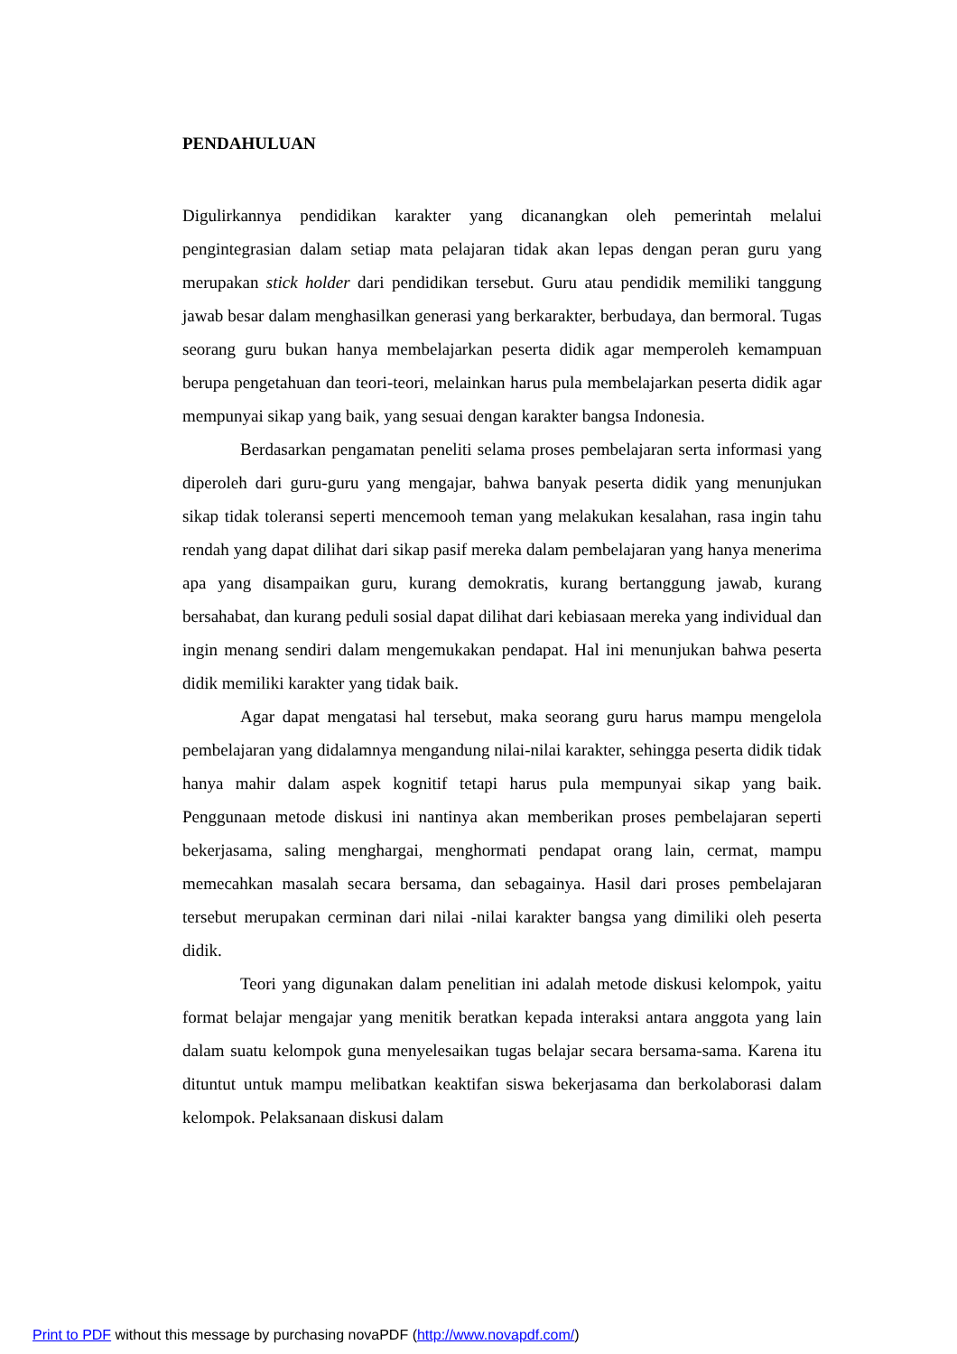PENDAHULUAN
Digulirkannya pendidikan karakter yang dicanangkan oleh pemerintah melalui pengintegrasian dalam setiap mata pelajaran tidak akan lepas dengan peran guru yang merupakan stick holder dari pendidikan tersebut. Guru atau pendidik memiliki tanggung jawab besar dalam menghasilkan generasi yang berkarakter, berbudaya, dan bermoral. Tugas seorang guru bukan hanya membelajarkan peserta didik agar memperoleh kemampuan berupa pengetahuan dan teori-teori, melainkan harus pula membelajarkan peserta didik agar mempunyai sikap yang baik, yang sesuai dengan karakter bangsa Indonesia.
Berdasarkan pengamatan peneliti selama proses pembelajaran serta informasi yang diperoleh dari guru-guru yang mengajar, bahwa banyak peserta didik yang menunjukan sikap tidak toleransi seperti mencemooh teman yang melakukan kesalahan, rasa ingin tahu rendah yang dapat dilihat dari sikap pasif mereka dalam pembelajaran yang hanya menerima apa yang disampaikan guru, kurang demokratis, kurang bertanggung jawab, kurang bersahabat, dan kurang peduli sosial dapat dilihat dari kebiasaan mereka yang individual dan ingin menang sendiri dalam mengemukakan pendapat. Hal ini menunjukan bahwa peserta didik memiliki karakter yang tidak baik.
Agar dapat mengatasi hal tersebut, maka seorang guru harus mampu mengelola pembelajaran yang didalamnya mengandung nilai-nilai karakter, sehingga peserta didik tidak hanya mahir dalam aspek kognitif tetapi harus pula mempunyai sikap yang baik. Penggunaan metode diskusi ini nantinya akan memberikan proses pembelajaran seperti bekerjasama, saling menghargai, menghormati pendapat orang lain, cermat, mampu memecahkan masalah secara bersama, dan sebagainya. Hasil dari proses pembelajaran tersebut merupakan cerminan dari nilai -nilai karakter bangsa yang dimiliki oleh peserta didik.
Teori yang digunakan dalam penelitian ini adalah metode diskusi kelompok, yaitu format belajar mengajar yang menitik beratkan kepada interaksi antara anggota yang lain dalam suatu kelompok guna menyelesaikan tugas belajar secara bersama-sama. Karena itu dituntut untuk mampu melibatkan keaktifan siswa bekerjasama dan berkolaborasi dalam kelompok. Pelaksanaan diskusi dalam
Print to PDF without this message by purchasing novaPDF (http://www.novapdf.com/)